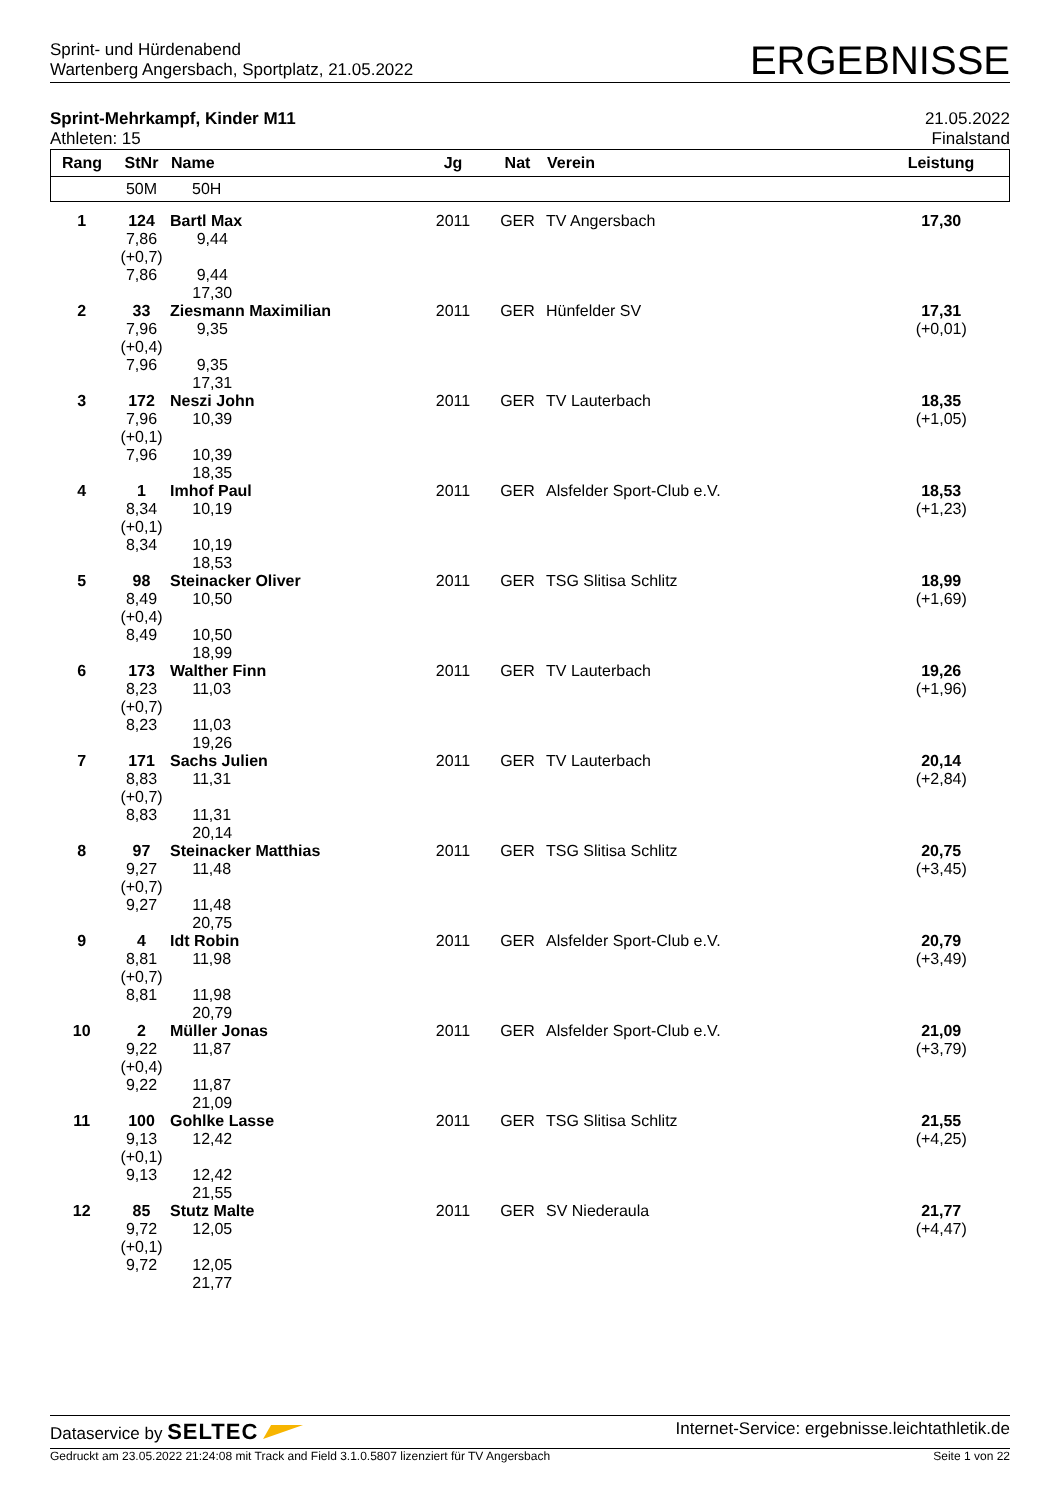Sprint- und Hürdenabend
Wartenberg Angersbach, Sportplatz, 21.05.2022
ERGEBNISSE
Sprint-Mehrkampf, Kinder M11
Athleten: 15
21.05.2022
Finalstand
| Rang | StNr | Name | Jg | Nat | Verein | Leistung |
| --- | --- | --- | --- | --- | --- | --- |
| | 50M | 50H | | | | |
| 1 | 124 7,86 (+0,7) 7,86 | Bartl Max 9,44 9,44 17,30 | 2011 | GER | TV Angersbach | 17,30 |
| 2 | 33 7,96 (+0,4) 7,96 | Ziesmann Maximilian 9,35 9,35 17,31 | 2011 | GER | Hünfelder SV | 17,31 (+0,01) |
| 3 | 172 7,96 (+0,1) 7,96 | Neszi John 10,39 10,39 18,35 | 2011 | GER | TV Lauterbach | 18,35 (+1,05) |
| 4 | 1 8,34 (+0,1) 8,34 | Imhof Paul 10,19 10,19 18,53 | 2011 | GER | Alsfelder Sport-Club e.V. | 18,53 (+1,23) |
| 5 | 98 8,49 (+0,4) 8,49 | Steinacker Oliver 10,50 10,50 18,99 | 2011 | GER | TSG Slitisa Schlitz | 18,99 (+1,69) |
| 6 | 173 8,23 (+0,7) 8,23 | Walther Finn 11,03 11,03 19,26 | 2011 | GER | TV Lauterbach | 19,26 (+1,96) |
| 7 | 171 8,83 (+0,7) 8,83 | Sachs Julien 11,31 11,31 20,14 | 2011 | GER | TV Lauterbach | 20,14 (+2,84) |
| 8 | 97 9,27 (+0,7) 9,27 | Steinacker Matthias 11,48 11,48 20,75 | 2011 | GER | TSG Slitisa Schlitz | 20,75 (+3,45) |
| 9 | 4 8,81 (+0,7) 8,81 | Idt Robin 11,98 11,98 20,79 | 2011 | GER | Alsfelder Sport-Club e.V. | 20,79 (+3,49) |
| 10 | 2 9,22 (+0,4) 9,22 | Müller Jonas 11,87 11,87 21,09 | 2011 | GER | Alsfelder Sport-Club e.V. | 21,09 (+3,79) |
| 11 | 100 9,13 (+0,1) 9,13 | Gohlke Lasse 12,42 12,42 21,55 | 2011 | GER | TSG Slitisa Schlitz | 21,55 (+4,25) |
| 12 | 85 9,72 (+0,1) 9,72 | Stutz Malte 12,05 12,05 21,77 | 2011 | GER | SV Niederaula | 21,77 (+4,47) |
Dataservice by SELTEC
Internet-Service: ergebnisse.leichtathletik.de
Gedruckt am 23.05.2022 21:24:08 mit Track and Field 3.1.0.5807 lizenziert für TV Angersbach
Seite 1 von 22